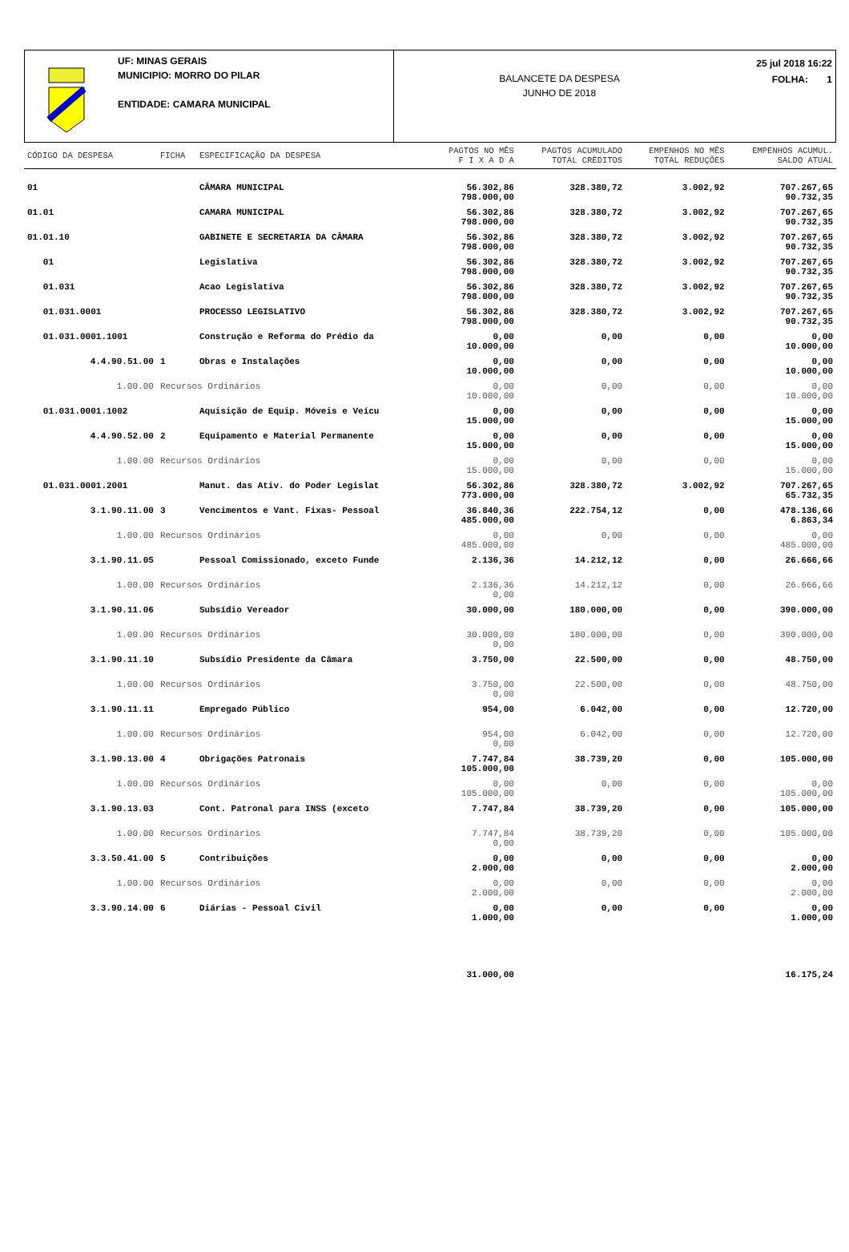UF: MINAS GERAIS
MUNICIPIO: MORRO DO PILAR
ENTIDADE: CAMARA MUNICIPAL
BALANCETE DA DESPESA
JUNHO DE 2018
25 jul 2018 16:22
FOLHA: 1
| CÓDIGO DA DESPESA | FICHA | ESPECIFICAÇÃO DA DESPESA | PAGTOS NO MÊS F I X A D A | PAGTOS ACUMULADO TOTAL CRÈDITOS | EMPENHOS NO MÊS TOTAL REDUÇÕES | EMPENHOS ACUMUL. SALDO ATUAL |
| --- | --- | --- | --- | --- | --- | --- |
| 01 | | CÂMARA MUNICIPAL | 56.302,86 798.000,00 | 328.380,72 | 3.002,92 | 707.267,65 90.732,35 |
| 01.01 | | CAMARA MUNICIPAL | 56.302,86 798.000,00 | 328.380,72 | 3.002,92 | 707.267,65 90.732,35 |
| 01.01.10 | | GABINETE E SECRETARIA DA CÂMARA | 56.302,86 798.000,00 | 328.380,72 | 3.002,92 | 707.267,65 90.732,35 |
| 01 | | Legislativa | 56.302,86 798.000,00 | 328.380,72 | 3.002,92 | 707.267,65 90.732,35 |
| 01.031 | | Acao Legislativa | 56.302,86 798.000,00 | 328.380,72 | 3.002,92 | 707.267,65 90.732,35 |
| 01.031.0001 | | PROCESSO LEGISLATIVO | 56.302,86 798.000,00 | 328.380,72 | 3.002,92 | 707.267,65 90.732,35 |
| 01.031.0001.1001 | | Construção e Reforma do Prédio da | 0,00 10.000,00 | 0,00 | 0,00 | 0,00 10.000,00 |
| 4.4.90.51.00 | 1 | Obras e Instalações | 0,00 10.000,00 | 0,00 | 0,00 | 0,00 10.000,00 |
| 1.00.00 | Recursos Ordinários | | 0,00 10.000,00 | 0,00 | 0,00 | 0,00 10.000,00 |
| 01.031.0001.1002 | | Aquisição de Equip. Móveis e Veícu | 0,00 15.000,00 | 0,00 | 0,00 | 0,00 15.000,00 |
| 4.4.90.52.00 | 2 | Equipamento e Material Permanente | 0,00 15.000,00 | 0,00 | 0,00 | 0,00 15.000,00 |
| 1.00.00 | Recursos Ordinários | | 0,00 15.000,00 | 0,00 | 0,00 | 0,00 15.000,00 |
| 01.031.0001.2001 | | Manut. das Ativ. do Poder Legislat | 56.302,86 773.000,00 | 328.380,72 | 3.002,92 | 707.267,65 65.732,35 |
| 3.1.90.11.00 | 3 | Vencimentos e Vant. Fixas- Pessoal | 36.840,36 485.000,00 | 222.754,12 | 0,00 | 478.136,66 6.863,34 |
| 1.00.00 | Recursos Ordinários | | 0,00 485.000,00 | 0,00 | 0,00 | 0,00 485.000,00 |
| 3.1.90.11.05 | | Pessoal Comissionado, exceto Funde | 2.136,36 | 14.212,12 | 0,00 | 26.666,66 |
| 1.00.00 | Recursos Ordinários | | 2.136,36 0,00 | 14.212,12 | 0,00 | 26.666,66 |
| 3.1.90.11.06 | | Subsídio Vereador | 30.000,00 | 180.000,00 | 0,00 | 390.000,00 |
| 1.00.00 | Recursos Ordinários | | 30.000,00 0,00 | 180.000,00 | 0,00 | 390.000,00 |
| 3.1.90.11.10 | | Subsídio Presidente da Câmara | 3.750,00 | 22.500,00 | 0,00 | 48.750,00 |
| 1.00.00 | Recursos Ordinários | | 3.750,00 0,00 | 22.500,00 | 0,00 | 48.750,00 |
| 3.1.90.11.11 | | Empregado Público | 954,00 | 6.042,00 | 0,00 | 12.720,00 |
| 1.00.00 | Recursos Ordinários | | 954,00 0,00 | 6.042,00 | 0,00 | 12.720,00 |
| 3.1.90.13.00 | 4 | Obrigações Patronais | 7.747,84 105.000,00 | 38.739,20 | 0,00 | 105.000,00 |
| 1.00.00 | Recursos Ordinários | | 0,00 105.000,00 | 0,00 | 0,00 | 0,00 105.000,00 |
| 3.1.90.13.03 | | Cont. Patronal para INSS (exceto | 7.747,84 | 38.739,20 | 0,00 | 105.000,00 |
| 1.00.00 | Recursos Ordinários | | 7.747,84 0,00 | 38.739,20 | 0,00 | 105.000,00 |
| 3.3.50.41.00 | 5 | Contribuições | 0,00 2.000,00 | 0,00 | 0,00 | 0,00 2.000,00 |
| 1.00.00 | Recursos Ordinários | | 0,00 2.000,00 | 0,00 | 0,00 | 0,00 2.000,00 |
| 3.3.90.14.00 | 6 | Diárias - Pessoal Civil | 0,00 1.000,00 | 0,00 | 0,00 | 0,00 1.000,00 |
| | | | 31.000,00 | | | 16.175,24 |